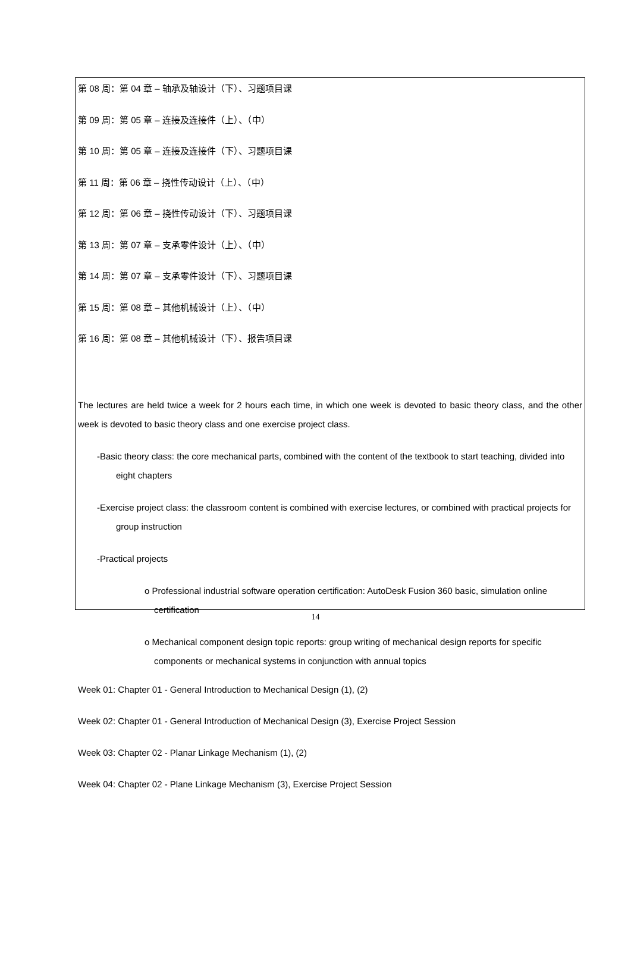第 08 周：第 04 章 – 轴承及轴设计（下）、习题项目课
第 09 周：第 05 章 – 连接及连接件（上）、（中）
第 10 周：第 05 章 – 连接及连接件（下）、习题项目课
第 11 周：第 06 章 – 挠性传动设计（上）、（中）
第 12 周：第 06 章 – 挠性传动设计（下）、习题项目课
第 13 周：第 07 章 – 支承零件设计（上）、（中）
第 14 周：第 07 章 – 支承零件设计（下）、习题项目课
第 15 周：第 08 章 – 其他机械设计（上）、（中）
第 16 周：第 08 章 – 其他机械设计（下）、报告项目课
The lectures are held twice a week for 2 hours each time, in which one week is devoted to basic theory class, and the other week is devoted to basic theory class and one exercise project class.
-Basic theory class: the core mechanical parts, combined with the content of the textbook to start teaching, divided into eight chapters
-Exercise project class: the classroom content is combined with exercise lectures, or combined with practical projects for group instruction
-Practical projects
o Professional industrial software operation certification: AutoDesk Fusion 360 basic, simulation online certification
o Mechanical component design topic reports: group writing of mechanical design reports for specific components or mechanical systems in conjunction with annual topics
Week 01: Chapter 01 - General Introduction to Mechanical Design (1), (2)
Week 02: Chapter 01 - General Introduction of Mechanical Design (3), Exercise Project Session
Week 03: Chapter 02 - Planar Linkage Mechanism (1), (2)
Week 04: Chapter 02 - Plane Linkage Mechanism (3), Exercise Project Session
14